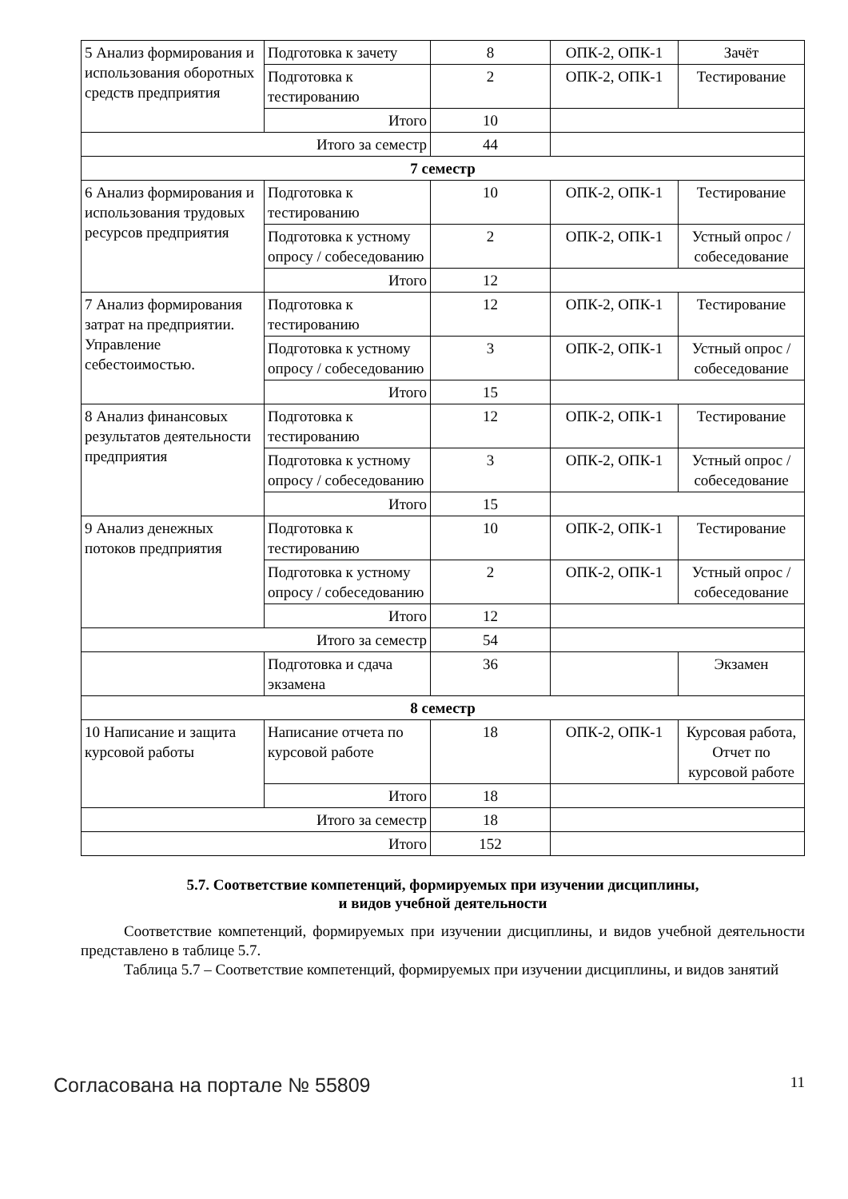| 5 Анализ формирования и использования оборотных средств предприятия | Подготовка к зачету | 8 | ОПК-2, ОПК-1 | Зачёт |
| | Подготовка к тестированию | 2 | ОПК-2, ОПК-1 | Тестирование |
| | Итого | 10 | | |
| Итого за семестр | | 44 | | |
| 7 семестр | | | | |
| 6 Анализ формирования и использования трудовых ресурсов предприятия | Подготовка к тестированию | 10 | ОПК-2, ОПК-1 | Тестирование |
| | Подготовка к устному опросу / собеседованию | 2 | ОПК-2, ОПК-1 | Устный опрос / собеседование |
| | Итого | 12 | | |
| 7 Анализ формирования затрат на предприятии. Управление себестоимостью. | Подготовка к тестированию | 12 | ОПК-2, ОПК-1 | Тестирование |
| | Подготовка к устному опросу / собеседованию | 3 | ОПК-2, ОПК-1 | Устный опрос / собеседование |
| | Итого | 15 | | |
| 8 Анализ финансовых результатов деятельности предприятия | Подготовка к тестированию | 12 | ОПК-2, ОПК-1 | Тестирование |
| | Подготовка к устному опросу / собеседованию | 3 | ОПК-2, ОПК-1 | Устный опрос / собеседование |
| | Итого | 15 | | |
| 9 Анализ денежных потоков предприятия | Подготовка к тестированию | 10 | ОПК-2, ОПК-1 | Тестирование |
| | Подготовка к устному опросу / собеседованию | 2 | ОПК-2, ОПК-1 | Устный опрос / собеседование |
| | Итого | 12 | | |
| Итого за семестр | | 54 | | |
| | Подготовка и сдача экзамена | 36 | | Экзамен |
| 8 семестр | | | | |
| 10 Написание и защита курсовой работы | Написание отчета по курсовой работе | 18 | ОПК-2, ОПК-1 | Курсовая работа, Отчет по курсовой работе |
| | Итого | 18 | | |
| Итого за семестр | | 18 | | |
| Итого | | 152 | | |
5.7. Соответствие компетенций, формируемых при изучении дисциплины,
и видов учебной деятельности
Соответствие компетенций, формируемых при изучении дисциплины, и видов учебной деятельности представлено в таблице 5.7.
Таблица 5.7 – Соответствие компетенций, формируемых при изучении дисциплины, и видов занятий
Согласована на портале № 55809 11